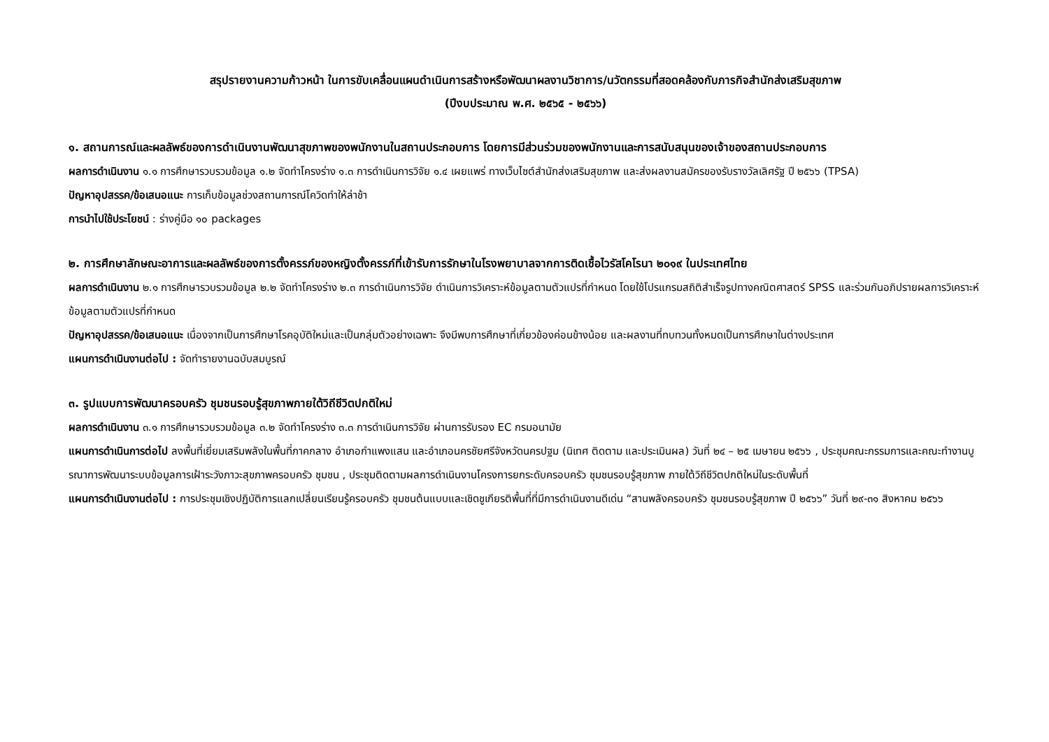สรุปรายงานความก้าวหน้า ในการขับเคลื่อนแผนดำเนินการสร้างหรือพัฒนาผลงานวิชาการ/นวัตกรรมที่สอดคล้องกับภารกิจสำนักส่งเสริมสุขภาพ
(ปีงบประมาณ พ.ศ. ๒๕๖๕ - ๒๕๖๖)
๑. สถานการณ์และผลลัพธ์ของการดำเนินงานพัฒนาสุขภาพของพนักงานในสถานประกอบการ โดยการมีส่วนร่วมของพนักงานและการสนับสนุนของเจ้าของสถานประกอบการ
ผลการดำเนินงาน ๑.๑ การศึกษารวบรวมข้อมูล ๑.๒ จัดทำโครงร่าง ๑.๓ การดำเนินการวิจัย ๑.๔ เผยแพร่ ทางเว็บไซต์สำนักส่งเสริมสุขภาพ และส่งผลงานสมัครของรับรางวัลเลิศรัฐ ปี ๒๕๖๖ (TPSA)
ปัญหาอุปสรรค/ข้อเสนอแนะ การเก็บข้อมูลช่วงสถานการณ์โควิดทำให้ล่าช้า
การนำไปใช้ประโยชน์ : ร่างคู่มือ ๑๐ packages
๒. การศึกษาลักษณะอาการและผลลัพธ์ของการตั้งครรภ์ของหญิงตั้งครรภ์ที่เข้ารับการรักษาในโรงพยาบาลจากการติดเชื้อไวรัสโคโรนา ๒๐๑๙ ในประเทศไทย
ผลการดำเนินงาน ๒.๑ การศึกษารวบรวมข้อมูล ๒.๒ จัดทำโครงร่าง ๒.๓ การดำเนินการวิจัย ดำเนินการวิเคราะห์ข้อมูลตามตัวแปรที่กำหนด โดยใช้โปรแกรมสถิติสำเร็จรูปทางคณิตศาสตร์ SPSS และร่วมกันอภิปรายผลการวิเคราะห์ข้อมูลตามตัวแปรที่กำหนด
ปัญหาอุปสรรค/ข้อเสนอแนะ เนื่องจากเป็นการศึกษาโรคอุบัติใหม่และเป็นกลุ่มตัวอย่างเฉพาะ จึงมีพบการศึกษาที่เกี่ยวข้องค่อนข้างน้อย และผลงานที่ทบทวนทั้งหมดเป็นการศึกษาในต่างประเทศ
แผนการดำเนินงานต่อไป : จัดทำรายงานฉบับสมบูรณ์
๓. รูปแบบการพัฒนาครอบครัว ชุมชนรอบรู้สุขภาพภายใต้วิถีชีวิตปกติใหม่
ผลการดำเนินงาน ๓.๑ การศึกษารวบรวมข้อมูล ๓.๒ จัดทำโครงร่าง ๓.๓ การดำเนินการวิจัย ผ่านการรับรอง EC กรมอนามัย
แผนการดำเนินการต่อไป ลงพื้นที่เยี่ยมเสริมพลังในพื้นที่ภาคกลาง อำเภอกำแพงแสน และอำเภอนครชัยศรีจังหวัดนครปฐม (นิเทศ ติดตาม และประเมินผล) วันที่ ๒๔ – ๒๕ เมษายน ๒๕๖๖ , ประชุมคณะกรรมการและคณะทำงานบูรณาการพัฒนาระบบข้อมูลการเฝ้าระวังภาวะสุขภาพครอบครัว ชุมชน , ประชุมติดตามผลการดำเนินงานโครงการยกระดับครอบครัว ชุมชนรอบรู้สุขภาพ ภายใต้วิถีชีวิตปกติใหม่ในระดับพื้นที่
แผนการดำเนินงานต่อไป : การประชุมเชิงปฏิบัติการแลกเปลี่ยนเรียนรู้ครอบครัว ชุมชนต้นแบบและเชิดชูเกียรติพื้นที่ที่มีการดำเนินงานดีเด่น “สานพลังครอบครัว ชุมชนรอบรู้สุขภาพ ปี ๒๕๖๖” วันที่ ๒๙-๓๑ สิงหาคม ๒๕๖๖